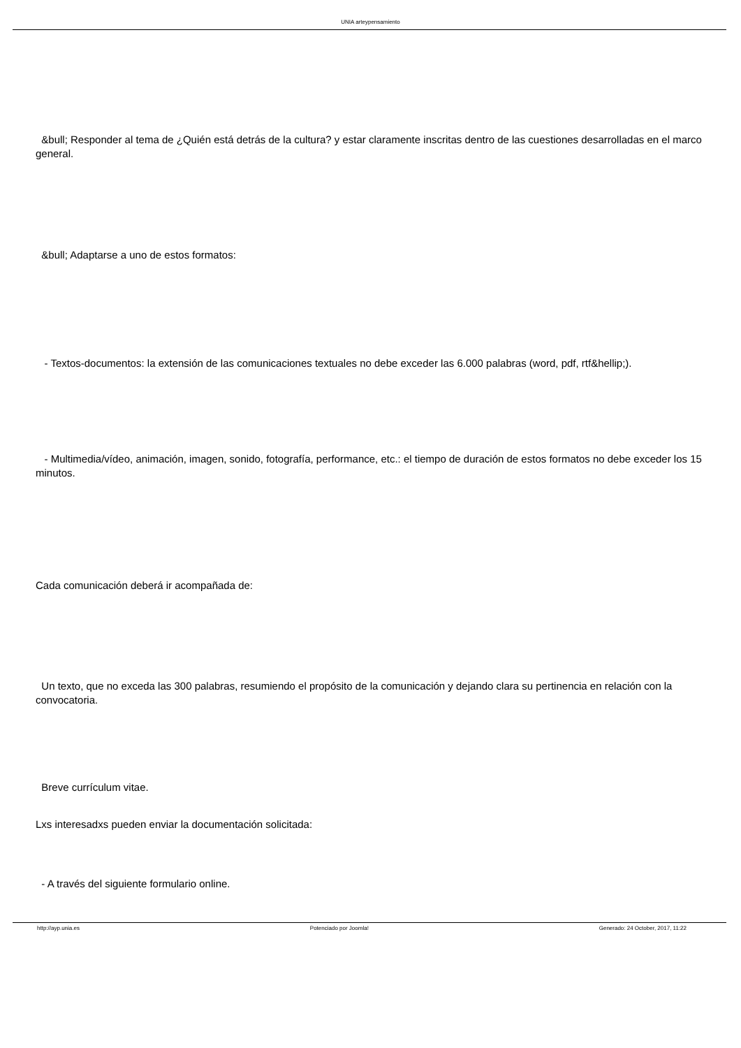UNIA arteypensamiento
&bull; Responder al tema de ¿Quién está detrás de la cultura? y estar claramente inscritas dentro de las cuestiones desarrolladas en el marco general.
&bull; Adaptarse a uno de estos formatos:
- Textos-documentos: la extensión de las comunicaciones textuales no debe exceder las 6.000 palabras (word, pdf, rtf&hellip;).
- Multimedia/vídeo, animación, imagen, sonido, fotografía, performance, etc.: el tiempo de duración de estos formatos no debe exceder los 15 minutos.
Cada comunicación deberá ir acompañada de:
Un texto, que no exceda las 300 palabras, resumiendo el propósito de la comunicación y dejando clara su pertinencia en relación con la convocatoria.
Breve currículum vitae.
Lxs interesadxs pueden enviar la documentación solicitada:
- A través del siguiente formulario online.
http://ayp.unia.es Potenciado por Joomla! Generado: 24 October, 2017, 11:22